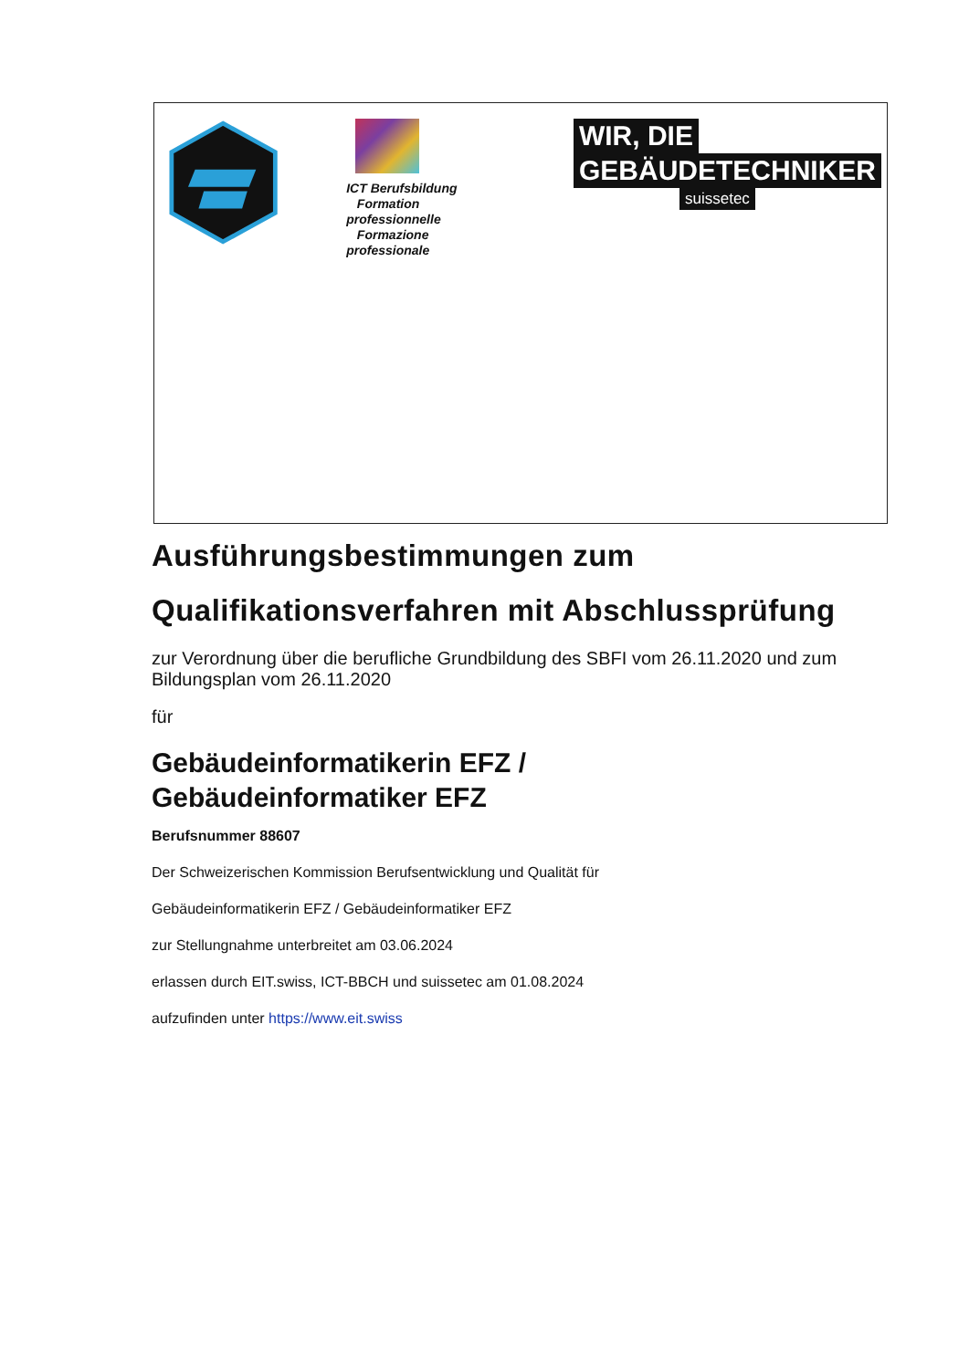ICT Berufsbildung
Formation professionnelle
Formazione professionale
WIR, DIE
GEBÄUDETECHNIKER
suissetec
Ausführungsbestimmungen zum
Qualifikationsverfahren mit Abschlussprüfung
zur Verordnung über die berufliche Grundbildung des SBFI vom 26.11.2020 und zum Bildungsplan vom 26.11.2020
für
Gebäudeinformatikerin EFZ /
Gebäudeinformatiker EFZ
Berufsnummer 88607
Der Schweizerischen Kommission Berufsentwicklung und Qualität für
Gebäudeinformatikerin EFZ / Gebäudeinformatiker EFZ
zur Stellungnahme unterbreitet am 03.06.2024
erlassen durch EIT.swiss, ICT-BBCH und suissetec am 01.08.2024
aufzufinden unter https://www.eit.swiss